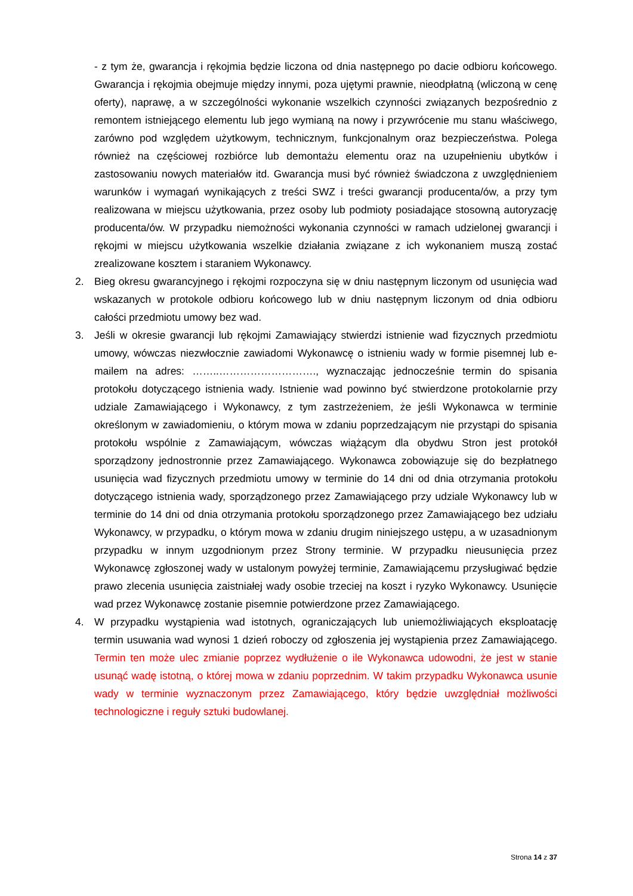- z tym że, gwarancja i rękojmia będzie liczona od dnia następnego po dacie odbioru końcowego. Gwarancja i rękojmia obejmuje między innymi, poza ujętymi prawnie, nieodpłatną (wliczoną w cenę oferty), naprawę, a w szczególności wykonanie wszelkich czynności związanych bezpośrednio z remontem istniejącego elementu lub jego wymianą na nowy i przywrócenie mu stanu właściwego, zarówno pod względem użytkowym, technicznym, funkcjonalnym oraz bezpieczeństwa. Polega również na częściowej rozbiórce lub demontażu elementu oraz na uzupełnieniu ubytków i zastosowaniu nowych materiałów itd. Gwarancja musi być również świadczona z uwzględnieniem warunków i wymagań wynikających z treści SWZ i treści gwarancji producenta/ów, a przy tym realizowana w miejscu użytkowania, przez osoby lub podmioty posiadające stosowną autoryzację producenta/ów. W przypadku niemożności wykonania czynności w ramach udzielonej gwarancji i rękojmi w miejscu użytkowania wszelkie działania związane z ich wykonaniem muszą zostać zrealizowane kosztem i staraniem Wykonawcy.
2. Bieg okresu gwarancyjnego i rękojmi rozpoczyna się w dniu następnym liczonym od usunięcia wad wskazanych w protokole odbioru końcowego lub w dniu następnym liczonym od dnia odbioru całości przedmiotu umowy bez wad.
3. Jeśli w okresie gwarancji lub rękojmi Zamawiający stwierdzi istnienie wad fizycznych przedmiotu umowy, wówczas niezwłocznie zawiadomi Wykonawcę o istnieniu wady w formie pisemnej lub e-mailem na adres: ……..………………………., wyznaczając jednocześnie termin do spisania protokołu dotyczącego istnienia wady. Istnienie wad powinno być stwierdzone protokolarnie przy udziale Zamawiającego i Wykonawcy, z tym zastrzeżeniem, że jeśli Wykonawca w terminie określonym w zawiadomieniu, o którym mowa w zdaniu poprzedzającym nie przystąpi do spisania protokołu wspólnie z Zamawiającym, wówczas wiążącym dla obydwu Stron jest protokół sporządzony jednostronnie przez Zamawiającego. Wykonawca zobowiązuje się do bezpłatnego usunięcia wad fizycznych przedmiotu umowy w terminie do 14 dni od dnia otrzymania protokołu dotyczącego istnienia wady, sporządzonego przez Zamawiającego przy udziale Wykonawcy lub w terminie do 14 dni od dnia otrzymania protokołu sporządzonego przez Zamawiającego bez udziału Wykonawcy, w przypadku, o którym mowa w zdaniu drugim niniejszego ustępu, a w uzasadnionym przypadku w innym uzgodnionym przez Strony terminie. W przypadku nieusunięcia przez Wykonawcę zgłoszonej wady w ustalonym powyżej terminie, Zamawiającemu przysługiwać będzie prawo zlecenia usunięcia zaistniałej wady osobie trzeciej na koszt i ryzyko Wykonawcy. Usunięcie wad przez Wykonawcę zostanie pisemnie potwierdzone przez Zamawiającego.
4. W przypadku wystąpienia wad istotnych, ograniczających lub uniemożliwiających eksploatację termin usuwania wad wynosi 1 dzień roboczy od zgłoszenia jej wystąpienia przez Zamawiającego. Termin ten może ulec zmianie poprzez wydłużenie o ile Wykonawca udowodni, że jest w stanie usunąć wadę istotną, o której mowa w zdaniu poprzednim. W takim przypadku Wykonawca usunie wady w terminie wyznaczonym przez Zamawiającego, który będzie uwzględniał możliwości technologiczne i reguły sztuki budowlanej.
Strona 14 z 37